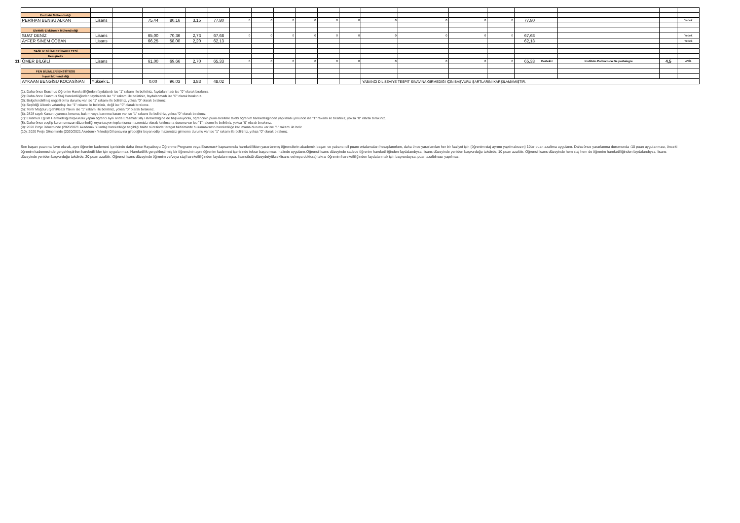| | Endüstri Mühendisliği | | | | | | | | | | | | | | | | | | | | | |
| | PERİHAN BENSU ALKAN | Lisans | | 75,44 | 80,16 | 3,15 | 77,80 | 0 | 0 | 0 | 0 | 0 | 0 | 0 | 0 | 0 | 0 | 77,80 | | | | Yedek |
| | Elektrik-Elektronik Mühendisliği | | | | | | | | | | | | | | | | | | | | | |
| | SUAT DENİZ | Lisans | | 65,00 | 70,36 | 2,73 | 67,68 | 0 | 0 | 0 | 0 | 0 | 0 | 0 | 0 | 0 | 0 | 67,68 | | | | Yedek |
| | AYFER SİNEM ÇOBAN | Lisans | | 66,25 | 58,00 | 2,20 | 62,13 | | | | | | | | | | | 62,13 | | | | Yedek |
| | SAĞLIK BİLİMLERİ FAKÜLTESİ | | | | | | | | | | | | | | | | | | | | | |
| | Hemşirelik | | | | | | | | | | | | | | | | | | | | | |
| 11 | ÖMER BİLGİLİ | Lisans | | 61,00 | 69,66 | 2,70 | 65,33 | 0 | 0 | 0 | 0 | 0 | 0 | 0 | 0 | 0 | 0 | 65,33 | Portekiz | Instituto Politecnico De portalegre | 4,5 | ASİL |
| | FEN BİLİMLERİ ENSTİTÜSÜ | | | | | | | | | | | | | | | | | | | | | |
| | İnşaat Mühendisliği | | | | | | | | | | | | | | | | | | | | | |
| | AYKAAN BENGİSU KOCASİNAN | Yüksek L. | | 0,00 | 96,03 | 3,83 | 48,02 | | | | | | | YABANCI DİL SEVİYE TESPİT SINAVINA GİRMEDİĞİ İÇİN BAŞVURU ŞARTLARINI KARŞILAMAMIŞTIR. | | | | | | | | |
(1): Daha önce Erasmus Öğrenim Hareketliliğinden faydalandı ise "1" rakamı ile belirtiniz, faydalanmadı ise "0" olarak bırakınız.
(2): Daha önce Erasmus Staj Hareketliliğinden faydalandı ise "1" rakamı ile belirtiniz, faydalanmadı ise "0" olarak bırakınız.
(3): Belgelendirilmiş engelli olma durumu var ise "1" rakamı ile belirtiniz, yoksa "0" olarak bırakınız.
(4): Seçildiği ülkenin vatandaşı ise "1" rakamı ile belirtiniz, değil ise "0" olarak bırakınız.
(5): Terör Mağduru Şehit/Gazi Yakını ise "1" rakamı ile belirtiniz, yoksa "0" olarak bırakınız.
(6): 2828 sayılı Kanun uyarınca koruma, bakım veya barınma kararı var ise "1" rakamı ile belirtiniz, yoksa "0" olarak bırakınız.
(7): Erasmus Eğitim Hareketliliği başvurusu yapan öğrenci aynı anda Erasmus Staj Hareketliliğine de başvuruyorsa, öğrencinin puan eksiltme talebi öğrenim hareketliliğinden yapılması yönünde ise "1" rakamı ile belirtiniz, yoksa "0" olarak bırakınız.
(8): Daha önce seçilip kurumumuzun düzenlediği oryantasyon toplantısına mazeretsiz olarak katılmama durumu var ise "1" rakamı ile belirtiniz, yoksa "0" olarak bırakınız.
(9): 2020 Proje Döneminde (2020/2021 Akademik Yılında) Hareketliliğe seçildiği halde süresinde feragat bildiriminde bulunmaksızın hareketliliğe katılmama durumu var ise "1" rakamı ile belir
(10): 2020 Proje Döneminde (2020/2021 Akademik Yılında) Dil sınavına gireceğini beyan edip mazeretsiz girmeme durumu var ise "1" rakamı ile belirtiniz, yoksa "0" olarak bırakınız.
Son başarı puanına ilave olarak, aynı öğrenim kademesi içerisinde daha önce Hayatboyu Öğrenme Programı veya Erasmus+ kapsamında hareketlilikten yararlanmış öğrencilerin akademik başarı ve yabancı dil puanı ortalamaları hesaplanırken, daha önce yararlanılan her bir faaliyet için (öğrenim-staj ayrımı yapılmaksızın) 10'ar puan azaltma uygulanır. Daha önce yararlanma durumunda -10 puan uygulanması, önceki öğrenim kademesinde gerçekleştirilen hareketlilikler için uygulanmaz. Hareketlilik gerçekleştirmiş bir öğrencinin aynı öğrenim kademesi içerisinde tekrar başvurması halinde uygulanır.Öğrenci lisans düzeyinde sadece öğrenim hareketliliğinden faydalandıysa, lisans düzeyinde yeniden başvurduğu takdirde, 10 puan azaltılır. Öğrenci lisans düzeyinde hem staj hem de öğrenim hareketliliğinden faydalandıysa, lisans düzeyinde yeniden başvurduğu takdirde, 20 puan azaltılır. Öğrenci lisans düzeyinde öğrenim ve/veya staj hareketliliğinden faydalanmışsa, lisansüstü düzeyde(yükseklisans ve/veya doktora) tekrar öğrenim hareketliliğinden faydalanmak için başvurduysa, puan azaltılması yapılmaz.